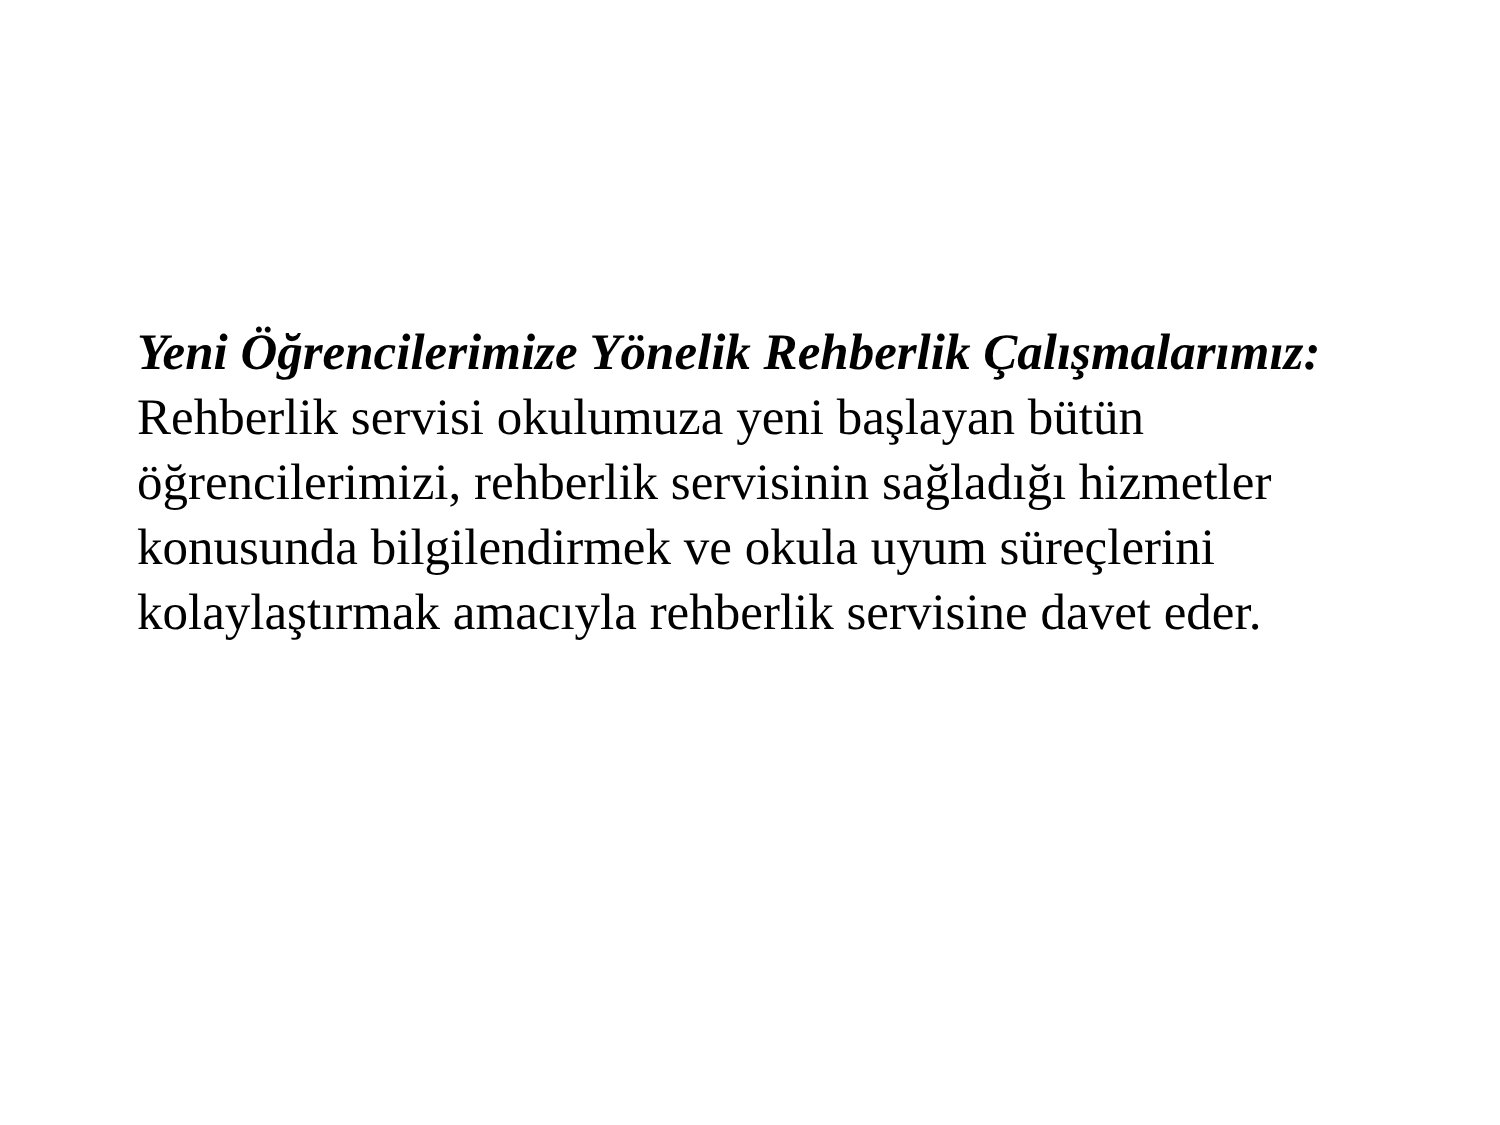Yeni Öğrencilerimize Yönelik Rehberlik Çalışmalarımız: Rehberlik servisi okulumuza yeni başlayan bütün öğrencilerimizi, rehberlik servisinin sağladığı hizmetler konusunda bilgilendirmek ve okula uyum süreçlerini kolaylaştırmak amacıyla rehberlik servisine davet eder.